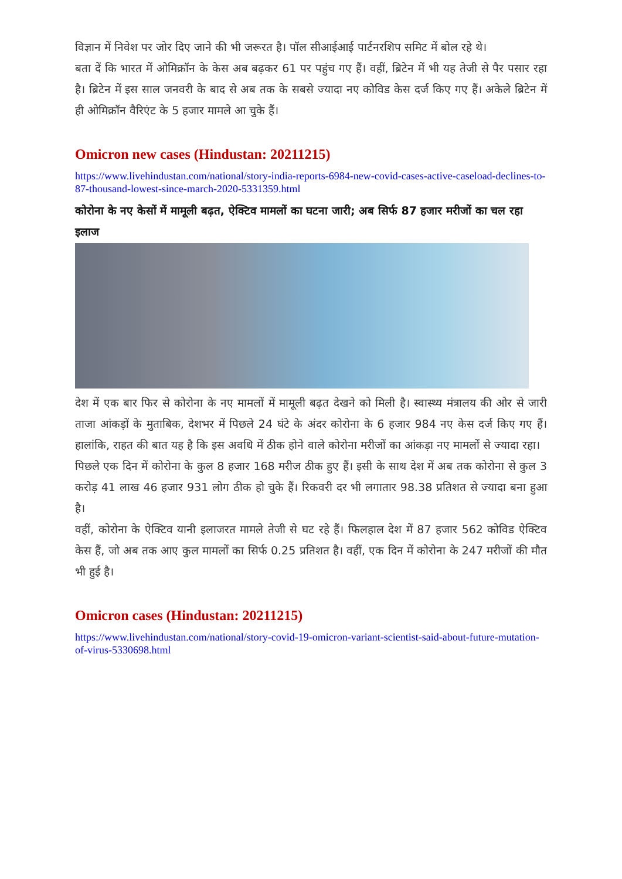विज्ञान में निवेश पर जोर दिए जाने की भी जरूरत है। पॉल सीआईआई पार्टनरशिप समिट में बोल रहे थे।
बता दें कि भारत में ओमिक्रॉन के केस अब बढ़कर 61 पर पहुंच गए हैं। वहीं, ब्रिटेन में भी यह तेजी से पैर पसार रहा है। ब्रिटेन में इस साल जनवरी के बाद से अब तक के सबसे ज्यादा नए कोविड केस दर्ज किए गए हैं। अकेले ब्रिटेन में ही ओमिक्रॉन वैरिएंट के 5 हजार मामले आ चुके हैं।
Omicron new cases (Hindustan: 20211215)
https://www.livehindustan.com/national/story-india-reports-6984-new-covid-cases-active-caseload-declines-to-87-thousand-lowest-since-march-2020-5331359.html
कोरोना के नए केसों में मामूली बढ़त, ऐक्टिव मामलों का घटना जारी; अब सिर्फ 87 हजार मरीजों का चल रहा इलाज
देश में एक बार फिर से कोरोना के नए मामलों में मामूली बढ़त देखने को मिली है। स्वास्थ्य मंत्रालय की ओर से जारी ताजा आंकड़ों के मुताबिक, देशभर में पिछले 24 घंटे के अंदर कोरोना के 6 हजार 984 नए केस दर्ज किए गए हैं। हालांकि, राहत की बात यह है कि इस अवधि में ठीक होने वाले कोरोना मरीजों का आंकड़ा नए मामलों से ज्यादा रहा।
पिछले एक दिन में कोरोना के कुल 8 हजार 168 मरीज ठीक हुए हैं। इसी के साथ देश में अब तक कोरोना से कुल 3 करोड़ 41 लाख 46 हजार 931 लोग ठीक हो चुके हैं। रिकवरी दर भी लगातार 98.38 प्रतिशत से ज्यादा बना हुआ है।
वहीं, कोरोना के ऐक्टिव यानी इलाजरत मामले तेजी से घट रहे हैं। फिलहाल देश में 87 हजार 562 कोविड ऐक्टिव केस हैं, जो अब तक आए कुल मामलों का सिर्फ 0.25 प्रतिशत है। वहीं, एक दिन में कोरोना के 247 मरीजों की मौत भी हुई है।
Omicron cases (Hindustan: 20211215)
https://www.livehindustan.com/national/story-covid-19-omicron-variant-scientist-said-about-future-mutation-of-virus-5330698.html